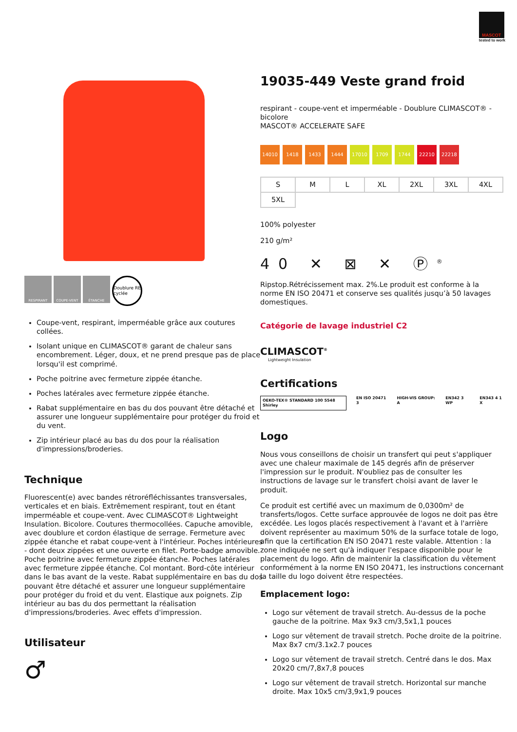MASCOT
tested to work
RESPIRANT COUPE-VENT ÉTANCHE Doublure RE cyclée
Coupe-vent, respirant, imperméable grâce aux coutures collées.
Isolant unique en CLIMASCOT® garant de chaleur sans encombrement. Léger, doux, et ne prend presque pas de place lorsqu'il est comprimé.
Poche poitrine avec fermeture zippée étanche.
Poches latérales avec fermeture zippée étanche.
Rabat supplémentaire en bas du dos pouvant être détaché et assurer une longueur supplémentaire pour protéger du froid et du vent.
Zip intérieur placé au bas du dos pour la réalisation d'impressions/broderies.
Technique
Fluorescent(e) avec bandes rétroréfléchissantes transversales, verticales et en biais. Extrêmement respirant, tout en étant imperméable et coupe-vent. Avec CLIMASCOT® Lightweight Insulation. Bicolore. Coutures thermocollées. Capuche amovible, avec doublure et cordon élastique de serrage. Fermeture avec zippée étanche et rabat coupe-vent à l'intérieur. Poches intérieures - dont deux zippées et une ouverte en filet. Porte-badge amovible. Poche poitrine avec fermeture zippée étanche. Poches latérales avec fermeture zippée étanche. Col montant. Bord-côte intérieur dans le bas avant de la veste. Rabat supplémentaire en bas du dos pouvant être détaché et assurer une longueur supplémentaire pour protéger du froid et du vent. Elastique aux poignets. Zip intérieur au bas du dos permettant la réalisation d'impressions/broderies. Avec effets d'impression.
Utilisateur
♂
19035-449 Veste grand froid
respirant - coupe-vent et imperméable - Doublure CLIMASCOT® - bicolore
MASCOT® ACCELERATE SAFE
14010 1418 1433 1444 17010 1709 1744 22210 22218
| S | M | L | XL | 2XL | 3XL | 4XL |
| 5XL | | | | | | |
100% polyester
210 g/m²
40 ✕ ⊠ ✕ Ⓟ<sup>®</sup>
Ripstop.Rétrécissement max. 2%.Le produit est conforme à la norme EN ISO 20471 et conserve ses qualités jusqu’à 50 lavages domestiques.
Catégorie de lavage industriel C2
CLIMASCOT<sup>®</sup>
Lightweight Insulation
Certifications
OEKO-TEX® STANDARD 100 5548 Shirley EN ISO 20471 3 HIGH-VIS GROUP: A EN342 3 WP EN343 4 1 X
Logo
Nous vous conseillons de choisir un transfert qui peut s'appliquer avec une chaleur maximale de 145 degrés afin de préserver l'impression sur le produit. N'oubliez pas de consulter les instructions de lavage sur le transfert choisi avant de laver le produit.
Ce produit est certifié avec un maximum de 0,0300m² de transferts/logos. Cette surface approuvée de logos ne doit pas être excédée. Les logos placés respectivement à l'avant et à l'arrière doivent représenter au maximum 50% de la surface totale de logo, afin que la certification EN ISO 20471 reste valable. Attention : la zone indiquée ne sert qu'à indiquer l'espace disponible pour le placement du logo. Afin de maintenir la classification du vêtement conformément à la norme EN ISO 20471, les instructions concernant la taille du logo doivent être respectées.
Emplacement logo:
Logo sur vêtement de travail stretch. Au-dessus de la poche gauche de la poitrine. Max 9x3 cm/3,5x1,1 pouces
Logo sur vêtement de travail stretch. Poche droite de la poitrine. Max 8x7 cm/3.1x2.7 pouces
Logo sur vêtement de travail stretch. Centré dans le dos. Max 20x20 cm/7,8x7,8 pouces
Logo sur vêtement de travail stretch. Horizontal sur manche droite. Max 10x5 cm/3,9x1,9 pouces